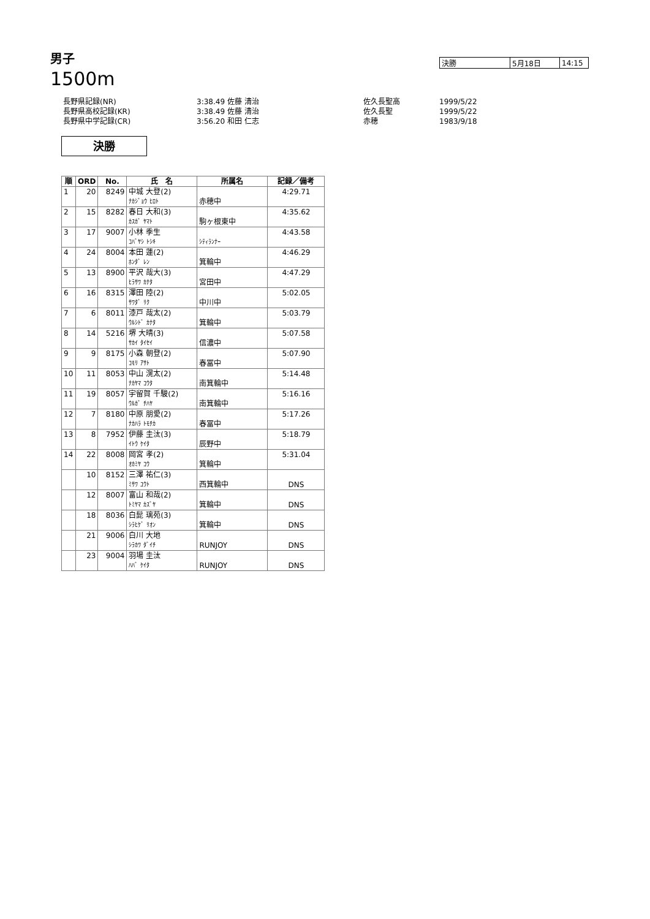男子
1500m
| 決勝 | 5月18日 | 14:15 |
| 長野県記録(NR) | 3:38.49 佐藤 清治 | 佐久長聖高 | 1999/5/22 |
| 長野県高校記録(KR) | 3:38.49 佐藤 清治 | 佐久長聖 | 1999/5/22 |
| 長野県中学記録(CR) | 3:56.20 和田 仁志 | 赤穂 | 1983/9/18 |
決勝
| 順 | ORD | No. | 氏 名 | 所属名 | 記録／備考 |
| --- | --- | --- | --- | --- | --- |
| 1 | 20 | 8249 | 中城 大登(2) | | 4:29.71 |
| | | | ﾅｶｼﾞｮｳ ﾋﾛﾄ | 赤穂中 | |
| 2 | 15 | 8282 | 春日 大和(3) | | 4:35.62 |
| | | | ｶｽｶﾞ ﾔﾏﾄ | 駒ヶ根東中 | |
| 3 | 17 | 9007 | 小林 季生 | | 4:43.58 |
| | | | ｺﾊﾞﾔｼ ﾄｼｷ | ｼﾃｨﾗﾝﾅｰ | |
| 4 | 24 | 8004 | 本田 蓮(2) | | 4:46.29 |
| | | | ﾎﾝﾀﾞ ﾚﾝ | 箕輪中 | |
| 5 | 13 | 8900 | 平沢 哉大(3) | | 4:47.29 |
| | | | ﾋﾗｻﾜ ｶﾅﾀ | 宮田中 | |
| 6 | 16 | 8315 | 澤田 陸(2) | | 5:02.05 |
| | | | ｻﾜﾀﾞ ﾘｸ | 中川中 | |
| 7 | 6 | 8011 | 漆戸 哉太(2) | | 5:03.79 |
| | | | ｳﾙｼﾄﾞ ｶﾅﾀ | 箕輪中 | |
| 8 | 14 | 5216 | 堺 大晴(3) | | 5:07.58 |
| | | | ｻｶｲ ﾀｲｾｲ | 信濃中 | |
| 9 | 9 | 8175 | 小森 朝登(2) | | 5:07.90 |
| | | | ｺﾓﾘ ｱｻﾄ | 春冨中 | |
| 10 | 11 | 8053 | 中山 滉太(2) | | 5:14.48 |
| | | | ﾅｶﾔﾏ ｺｳﾀ | 南箕輪中 | |
| 11 | 19 | 8057 | 宇留賀 千駿(2) | | 5:16.16 |
| | | | ｳﾙｶﾞ ﾁﾊﾔ | 南箕輪中 | |
| 12 | 7 | 8180 | 中原 朋愛(2) | | 5:17.26 |
| | | | ﾅｶﾊﾗ ﾄﾓﾁｶ | 春冨中 | |
| 13 | 8 | 7952 | 伊藤 圭汰(3) | | 5:18.79 |
| | | | ｲﾄｳ ｹｲﾀ | 辰野中 | |
| 14 | 22 | 8008 | 岡宮 孝(2) | | 5:31.04 |
| | | | ｵｶﾐﾔ ｺｳ | 箕輪中 | |
| | 10 | 8152 | 三澤 祐仁(3) | | |
| | | | ﾐｻﾜ ﾕｳﾄ | 西箕輪中 | DNS |
| | 12 | 8007 | 富山 和哉(2) | | |
| | | | ﾄﾐﾔﾏ ｶｽﾞﾔ | 箕輪中 | DNS |
| | 18 | 8036 | 白髭 璃苑(3) | | |
| | | | ｼﾗﾋｹﾞ ﾘｵﾝ | 箕輪中 | DNS |
| | 21 | 9006 | 白川 大地 | | |
| | | | ｼﾗｶﾜ ﾀﾞｲﾁ | RUNJOY | DNS |
| | 23 | 9004 | 羽場 圭汰 | | |
| | | | ﾊﾊﾞ ｹｲﾀ | RUNJOY | DNS |